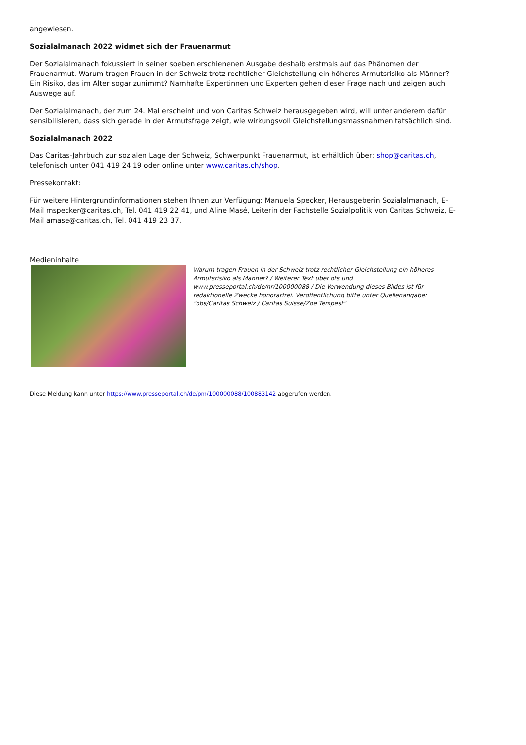angewiesen.
Sozialalmanach 2022 widmet sich der Frauenarmut
Der Sozialalmanach fokussiert in seiner soeben erschienenen Ausgabe deshalb erstmals auf das Phänomen der Frauenarmut. Warum tragen Frauen in der Schweiz trotz rechtlicher Gleichstellung ein höheres Armutsrisiko als Männer? Ein Risiko, das im Alter sogar zunimmt? Namhafte Expertinnen und Experten gehen dieser Frage nach und zeigen auch Auswege auf.
Der Sozialalmanach, der zum 24. Mal erscheint und von Caritas Schweiz herausgegeben wird, will unter anderem dafür sensibilisieren, dass sich gerade in der Armutsfrage zeigt, wie wirkungsvoll Gleichstellungsmassnahmen tatsächlich sind.
Sozialalmanach 2022
Das Caritas-Jahrbuch zur sozialen Lage der Schweiz, Schwerpunkt Frauenarmut, ist erhältlich über: shop@caritas.ch, telefonisch unter 041 419 24 19 oder online unter www.caritas.ch/shop.
Pressekontakt:
Für weitere Hintergrundinformationen stehen Ihnen zur Verfügung: Manuela Specker, Herausgeberin Sozialalmanach, E-Mail mspecker@caritas.ch, Tel. 041 419 22 41, und Aline Masé, Leiterin der Fachstelle Sozialpolitik von Caritas Schweiz, E-Mail amase@caritas.ch, Tel. 041 419 23 37.
Medieninhalte
Warum tragen Frauen in der Schweiz trotz rechtlicher Gleichstellung ein höheres Armutsrisiko als Männer? / Weiterer Text über ots und www.presseportal.ch/de/nr/100000088 / Die Verwendung dieses Bildes ist für redaktionelle Zwecke honorarfrei. Veröffentlichung bitte unter Quellenangabe: "obs/Caritas Schweiz / Caritas Suisse/Zoe Tempest"
Diese Meldung kann unter https://www.presseportal.ch/de/pm/100000088/100883142 abgerufen werden.